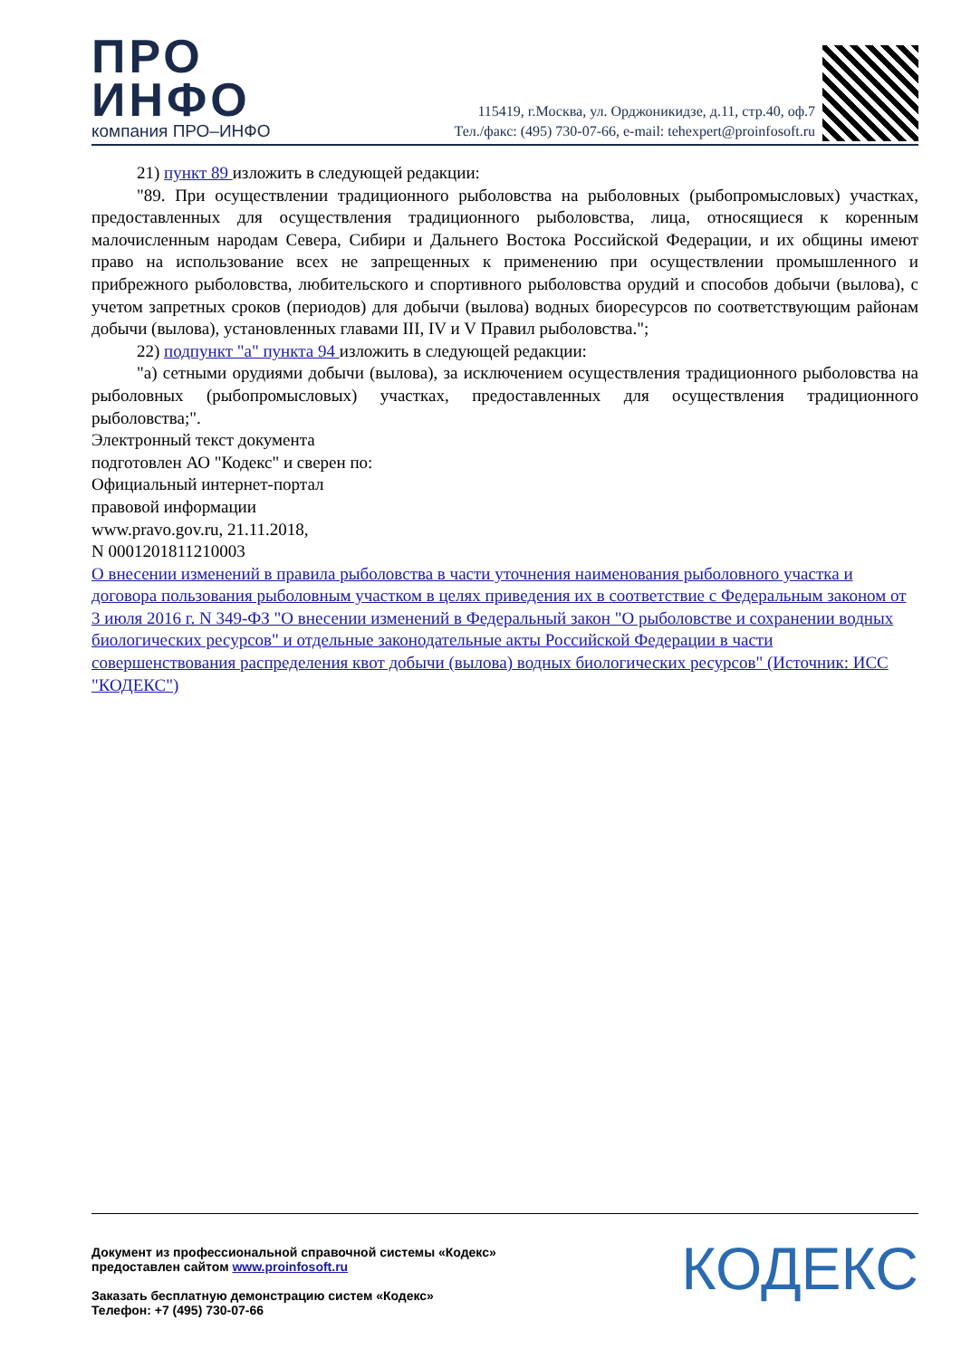ПРО
ИНФО
компания ПРО–ИНФО
115419, г.Москва, ул. Орджоникидзе, д.11, стр.40, оф.7
Тел./факс: (495) 730-07-66, e-mail: tehexpert@proinfosoft.ru
21) пункт 89 изложить в следующей редакции:
"89. При осуществлении традиционного рыболовства на рыболовных (рыбопромысловых) участках, предоставленных для осуществления традиционного рыболовства, лица, относящиеся к коренным малочисленным народам Севера, Сибири и Дальнего Востока Российской Федерации, и их общины имеют право на использование всех не запрещенных к применению при осуществлении промышленного и прибрежного рыболовства, любительского и спортивного рыболовства орудий и способов добычи (вылова), с учетом запретных сроков (периодов) для добычи (вылова) водных биоресурсов по соответствующим районам добычи (вылова), установленных главами III, IV и V Правил рыболовства.";
22) подпункт "а" пункта 94 изложить в следующей редакции:
"а) сетными орудиями добычи (вылова), за исключением осуществления традиционного рыболовства на рыболовных (рыбопромысловых) участках, предоставленных для осуществления традиционного рыболовства;".
Электронный текст документа
подготовлен АО "Кодекс" и сверен по:
Официальный интернет-портал
правовой информации
www.pravo.gov.ru, 21.11.2018,
N 0001201811210003
О внесении изменений в правила рыболовства в части уточнения наименования рыболовного участка и договора пользования рыболовным участком в целях приведения их в соответствие с Федеральным законом от 3 июля 2016 г. N 349-ФЗ "О внесении изменений в Федеральный закон "О рыболовстве и сохранении водных биологических ресурсов" и отдельные законодательные акты Российской Федерации в части совершенствования распределения квот добычи (вылова) водных биологических ресурсов" (Источник: ИСС "КОДЕКС")
Документ из профессиональной справочной системы «Кодекс»
предоставлен сайтом www.proinfosoft.ru
Заказать бесплатную демонстрацию систем «Кодекс»
Телефон: +7 (495) 730-07-66
КОДЕКС